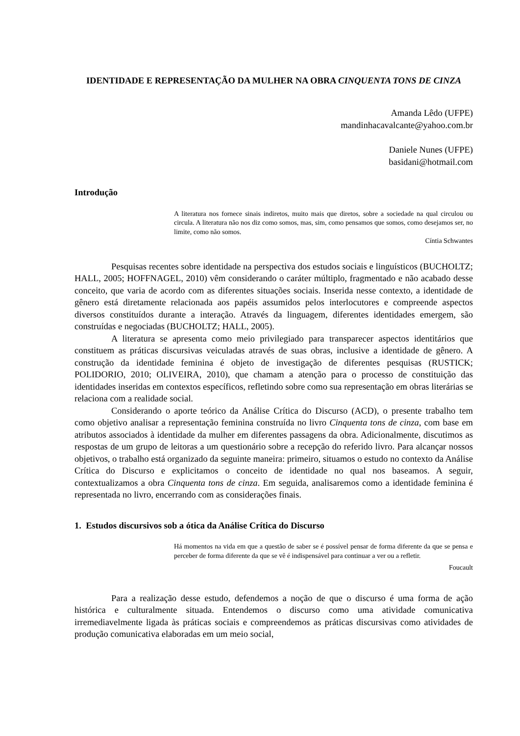IDENTIDADE E REPRESENTAÇÃO DA MULHER NA OBRA CINQUENTA TONS DE CINZA
Amanda Lêdo (UFPE)
mandinhacavalcante@yahoo.com.br
Daniele Nunes (UFPE)
basidani@hotmail.com
Introdução
A literatura nos fornece sinais indiretos, muito mais que diretos, sobre a sociedade na qual circulou ou circula. A literatura não nos diz como somos, mas, sim, como pensamos que somos, como desejamos ser, no limite, como não somos.
Cíntia Schwantes
Pesquisas recentes sobre identidade na perspectiva dos estudos sociais e linguísticos (BUCHOLTZ; HALL, 2005; HOFFNAGEL, 2010) vêm considerando o caráter múltiplo, fragmentado e não acabado desse conceito, que varia de acordo com as diferentes situações sociais. Inserida nesse contexto, a identidade de gênero está diretamente relacionada aos papéis assumidos pelos interlocutores e compreende aspectos diversos constituídos durante a interação. Através da linguagem, diferentes identidades emergem, são construídas e negociadas (BUCHOLTZ; HALL, 2005).
A literatura se apresenta como meio privilegiado para transparecer aspectos identitários que constituem as práticas discursivas veiculadas através de suas obras, inclusive a identidade de gênero. A construção da identidade feminina é objeto de investigação de diferentes pesquisas (RUSTICK; POLIDORIO, 2010; OLIVEIRA, 2010), que chamam a atenção para o processo de constituição das identidades inseridas em contextos específicos, refletindo sobre como sua representação em obras literárias se relaciona com a realidade social.
Considerando o aporte teórico da Análise Crítica do Discurso (ACD), o presente trabalho tem como objetivo analisar a representação feminina construída no livro Cinquenta tons de cinza, com base em atributos associados à identidade da mulher em diferentes passagens da obra. Adicionalmente, discutimos as respostas de um grupo de leitoras a um questionário sobre a recepção do referido livro. Para alcançar nossos objetivos, o trabalho está organizado da seguinte maneira: primeiro, situamos o estudo no contexto da Análise Crítica do Discurso e explicitamos o conceito de identidade no qual nos baseamos. A seguir, contextualizamos a obra Cinquenta tons de cinza. Em seguida, analisaremos como a identidade feminina é representada no livro, encerrando com as considerações finais.
1. Estudos discursivos sob a ótica da Análise Crítica do Discurso
Há momentos na vida em que a questão de saber se é possível pensar de forma diferente da que se pensa e perceber de forma diferente da que se vê é indispensável para continuar a ver ou a refletir.
Foucault
Para a realização desse estudo, defendemos a noção de que o discurso é uma forma de ação histórica e culturalmente situada. Entendemos o discurso como uma atividade comunicativa irremediavelmente ligada às práticas sociais e compreendemos as práticas discursivas como atividades de produção comunicativa elaboradas em um meio social,